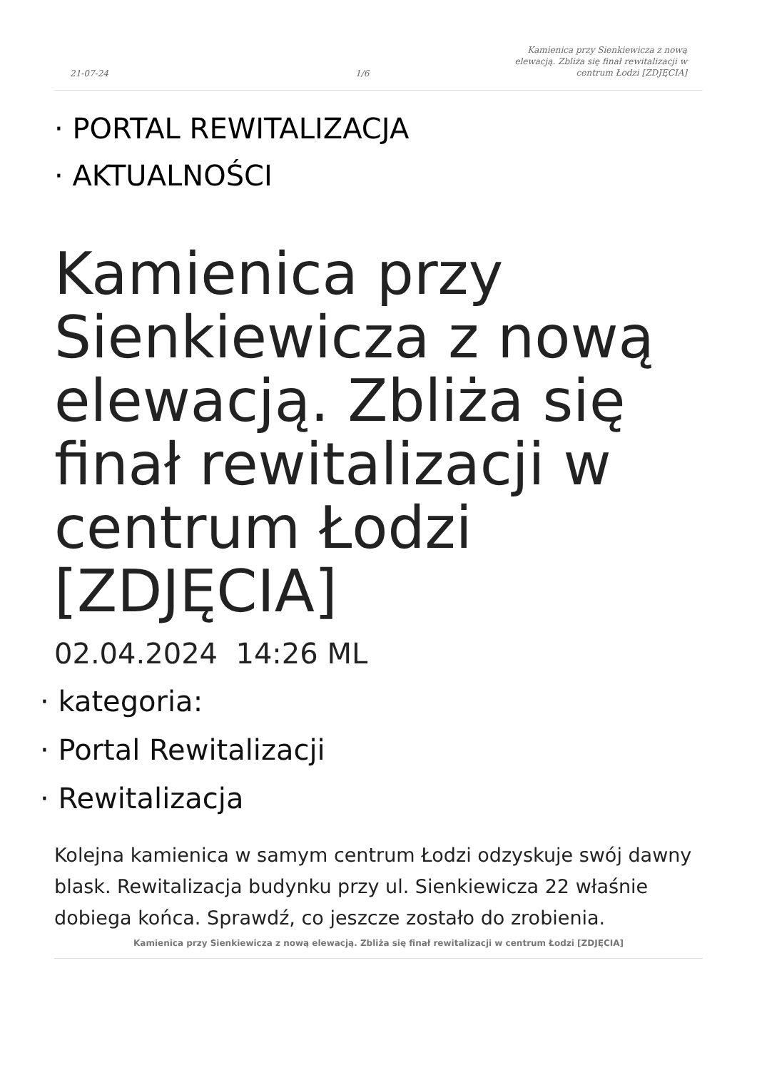21-07-24
1/6
Kamienica przy Sienkiewicza z nową elewacją. Zbliża się finał rewitalizacji w centrum Łodzi [ZDJĘCIA]
· PORTAL REWITALIZACJA
· AKTUALNOŚCI
Kamienica przy Sienkiewicza z nową elewacją. Zbliża się finał rewitalizacji w centrum Łodzi [ZDJĘCIA]
02.04.2024 14:26 ML
· kategoria:
· Portal Rewitalizacji
· Rewitalizacja
Kolejna kamienica w samym centrum Łodzi odzyskuje swój dawny blask. Rewitalizacja budynku przy ul. Sienkiewicza 22 właśnie dobiega końca. Sprawdź, co jeszcze zostało do zrobienia.
Kamienica przy Sienkiewicza z nową elewacją. Zbliża się finał rewitalizacji w centrum Łodzi [ZDJĘCIA]